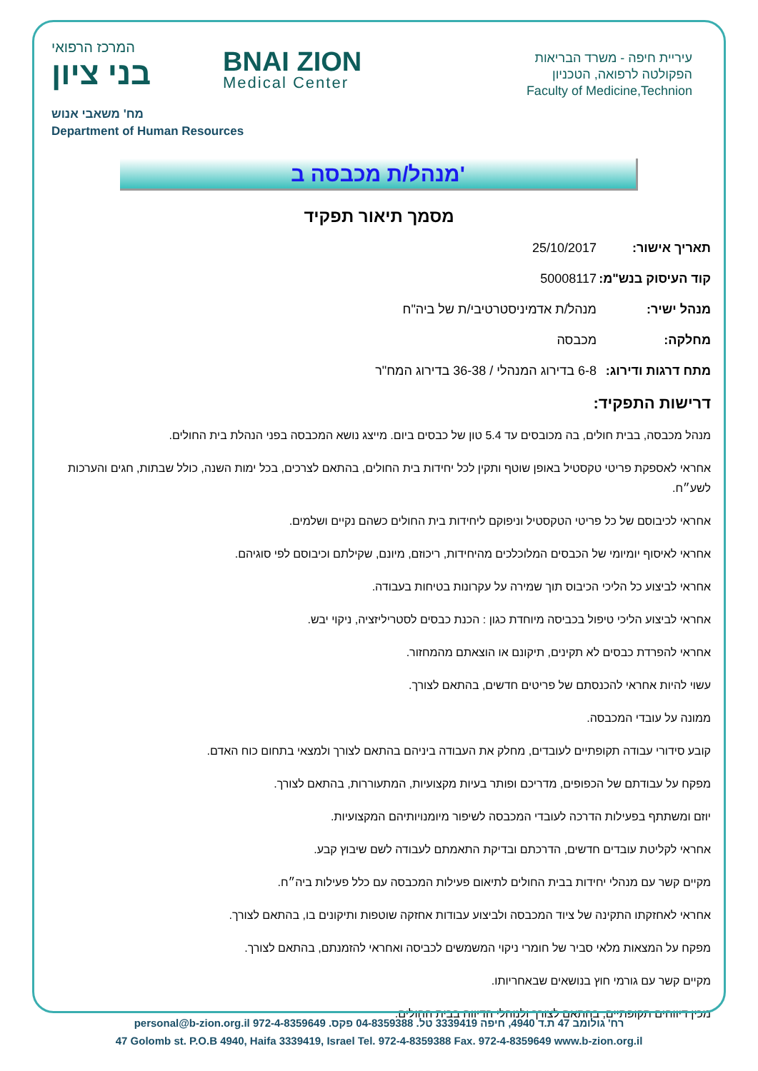המרכז הרפואי
בני ציון
BNAI ZION
Medical Center
עיריית חיפה - משרד הבריאות
הפקולטה לרפואה, הטכניון
Faculty of Medicine,Technion
מח' משאבי אנוש
Department of Human Resources
מנהל/ת מכבסה ב'
מסמך תיאור תפקיד
תאריך אישור: 25/10/2017
קוד העיסוק בנש"מ: 50008117
מנהל ישיר: מנהל/ת אדמיניסטרטיבי/ת של ביה"ח
מחלקה: מכבסה
מתח דרגות ודירוג: 6-8 בדירוג המנהלי / 36-38 בדירוג המח"ר
דרישות התפקיד:
מנהל מכבסה, בבית חולים, בה מכובסים עד 5.4 טון של כבסים ביום. מייצג נושא המכבסה בפני הנהלת בית החולים.
אחראי לאספקת פריטי טקסטיל באופן שוטף ותקין לכל יחידות בית החולים, בהתאם לצרכים, בכל ימות השנה, כולל שבתות, חגים והערכות לשע״ח.
אחראי לכיבוסם של כל פריטי הטקסטיל וניפוקם ליחידות בית החולים כשהם נקיים ושלמים.
אחראי לאיסוף יומיומי של הכבסים המלוכלכים מהיחידות, ריכוזם, מיונם, שקילתם וכיבוסם לפי סוגיהם.
אחראי לביצוע כל הליכי הכיבוס תוך שמירה על עקרונות בטיחות בעבודה.
אחראי לביצוע הליכי טיפול בכביסה מיוחדת כגון : הכנת כבסים לסטריליזציה, ניקוי יבש.
אחראי להפרדת כבסים לא תקינים, תיקונם או הוצאתם מהמחזור.
עשוי להיות אחראי להכנסתם של פריטים חדשים, בהתאם לצורך.
ממונה על עובדי המכבסה.
קובע סידורי עבודה תקופתיים לעובדים, מחלק את העבודה ביניהם בהתאם לצורך ולמצאי בתחום כוח האדם.
מפקח על עבודתם של הכפופים, מדריכם ופותר בעיות מקצועיות, המתעוררות, בהתאם לצורך.
יוזם ומשתתף בפעילות הדרכה לעובדי המכבסה לשיפור מיומנויותיהם המקצועיות.
אחראי לקליטת עובדים חדשים, הדרכתם ובדיקת התאמתם לעבודה לשם שיבוץ קבע.
מקיים קשר עם מנהלי יחידות בבית החולים לתיאום פעילות המכבסה עם כלל פעילות ביה״ח.
אחראי לאחזקתו התקינה של ציוד המכבסה ולביצוע עבודות אחזקה שוטפות ותיקונים בו, בהתאם לצורך.
מפקח על המצאות מלאי סביר של חומרי ניקוי המשמשים לכביסה ואחראי להזמנתם, בהתאם לצורך.
מקיים קשר עם גורמי חוץ בנושאים שבאחריותו.
מכין דיווחים תקופתיים, בהתאם לצורך ולנוהלי הדיווח בבית החולים.
רח' גולומב 47 ת.ד 4940, חיפה 3339419 טל. 04-8359388 פקס. 972-4-8359649 personal@b-zion.org.il
47 Golomb st. P.O.B 4940, Haifa 3339419, Israel Tel. 972-4-8359388 Fax. 972-4-8359649 www.b-zion.org.il